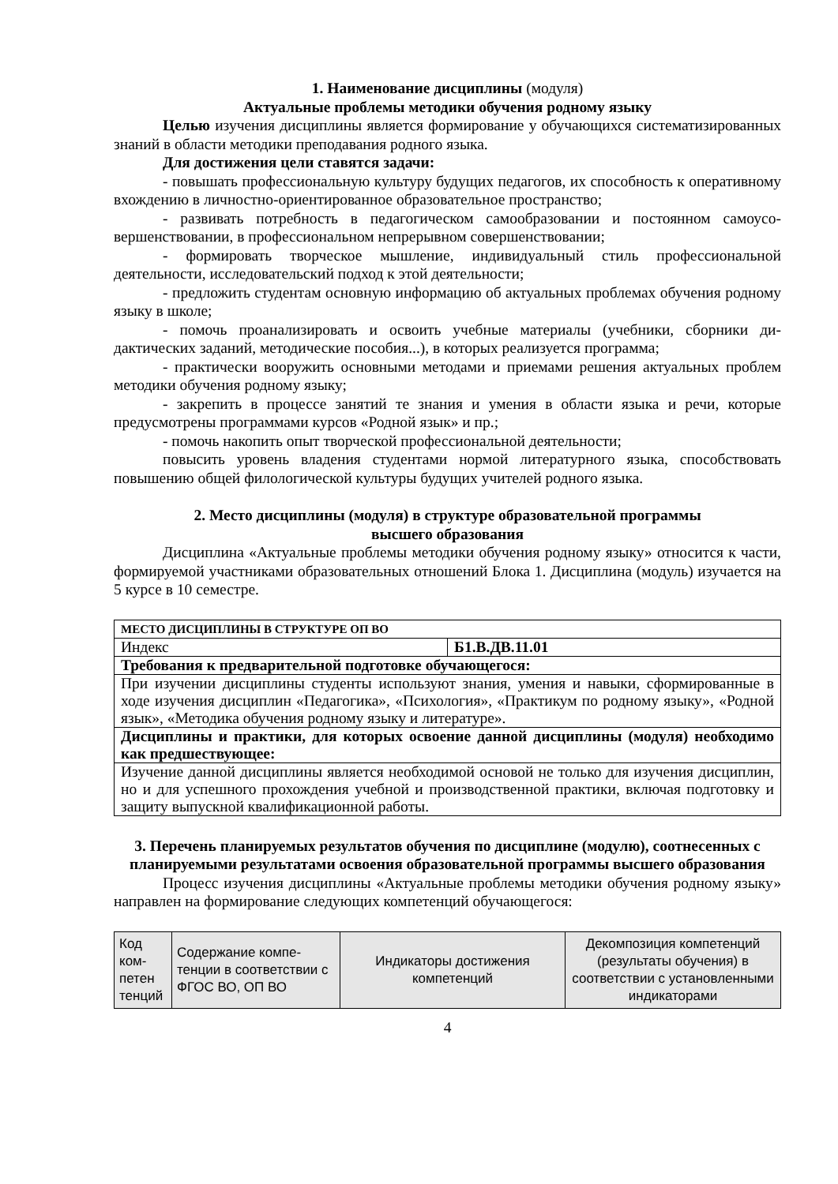1. Наименование дисциплины (модуля)
Актуальные проблемы методики обучения родному языку
Целью изучения дисциплины является формирование у обучающихся системати­зированных знаний в области методики преподавания родного языка.
Для достижения цели ставятся задачи:
- повышать профессиональную культуру будущих педагогов, их способность к оперативному вхождению в личностно-ориентированное образовательное пространство;
- развивать потребность в педагогическом самообразовании и постоянном самоусо­вершенствовании, в профессиональном непрерывном совершенствовании;
- формировать творческое мышление, индивидуальный стиль профессиональной деятельности, исследовательский подход к этой деятельности;
- предложить студентам основную информацию об актуальных проблемах обуче­ния родному языку в школе;
- помочь проанализировать и освоить учебные материалы (учебники, сборники ди­дактических заданий, методические пособия...), в которых реализуется программа;
- практически вооружить основными методами и приемами решения актуальных проблем методики обучения родному языку;
- закрепить в процессе занятий те знания и умения в области языка и речи, которые предусмотрены программами курсов «Родной язык» и пр.;
- помочь накопить опыт творческой профессиональной деятельности;
повысить уровень владения студентами нормой литературного языка, способство­вать повышению общей филологической культуры будущих учителей родного языка.
2. Место дисциплины (модуля) в структуре образовательной программы
высшего образования
Дисциплина «Актуальные проблемы методики обучения родному языку» относит­ся к части, формируемой участниками образовательных отношений Блока 1. Дисциплина (модуль) изучается на 5 курсе в 10 семестре.
| МЕСТО ДИСЦИПЛИНЫ В СТРУКТУРЕ ОП ВО | |
| Индекс | Б1.В.ДВ.11.01 |
| Требования к предварительной подготовке обучающегося: | |
| При изучении дисциплины студенты используют знания, умения и навыки, сформиро­ванные в ходе изучения дисциплин «Педагогика», «Психология», «Практикум по родному языку», «Родной язык», «Методика обучения родному языку и литературе». | |
| Дисциплины и практики, для которых освоение данной дисциплины (модуля) необходимо как предшествующее: | |
| Изучение данной дисциплины является необходимой основой не только для изучения дисциплин, но и для успешного прохождения учебной и производственной практики, включая подготовку и защиту выпускной квалификационной работы. | |
3. Перечень планируемых результатов обучения по дисциплине (модулю), со­отнесенных с планируемыми результатами освоения образовательной программы высшего образования
Процесс изучения дисциплины «Актуальные проблемы методики обучения родно­му языку» направлен на формирование следующих компетенций обучающегося:
| Код ком­петен тен­ций | Содержание компе­тенции в соответ­ствии с ФГОС ВО, ОП ВО | Индикаторы достижения компетенций | Декомпозиция компетен­ций (результаты обучения) в соответствии с установ­ленными индикаторами |
4